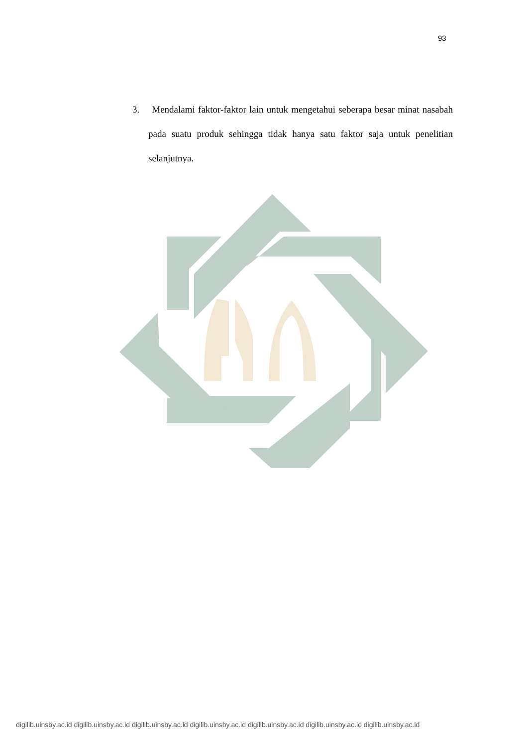93
3. Mendalami faktor-faktor lain untuk mengetahui seberapa besar minat nasabah pada suatu produk sehingga tidak hanya satu faktor saja untuk penelitian selanjutnya.
digilib.uinsby.ac.id digilib.uinsby.ac.id digilib.uinsby.ac.id digilib.uinsby.ac.id digilib.uinsby.ac.id digilib.uinsby.ac.id digilib.uinsby.ac.id